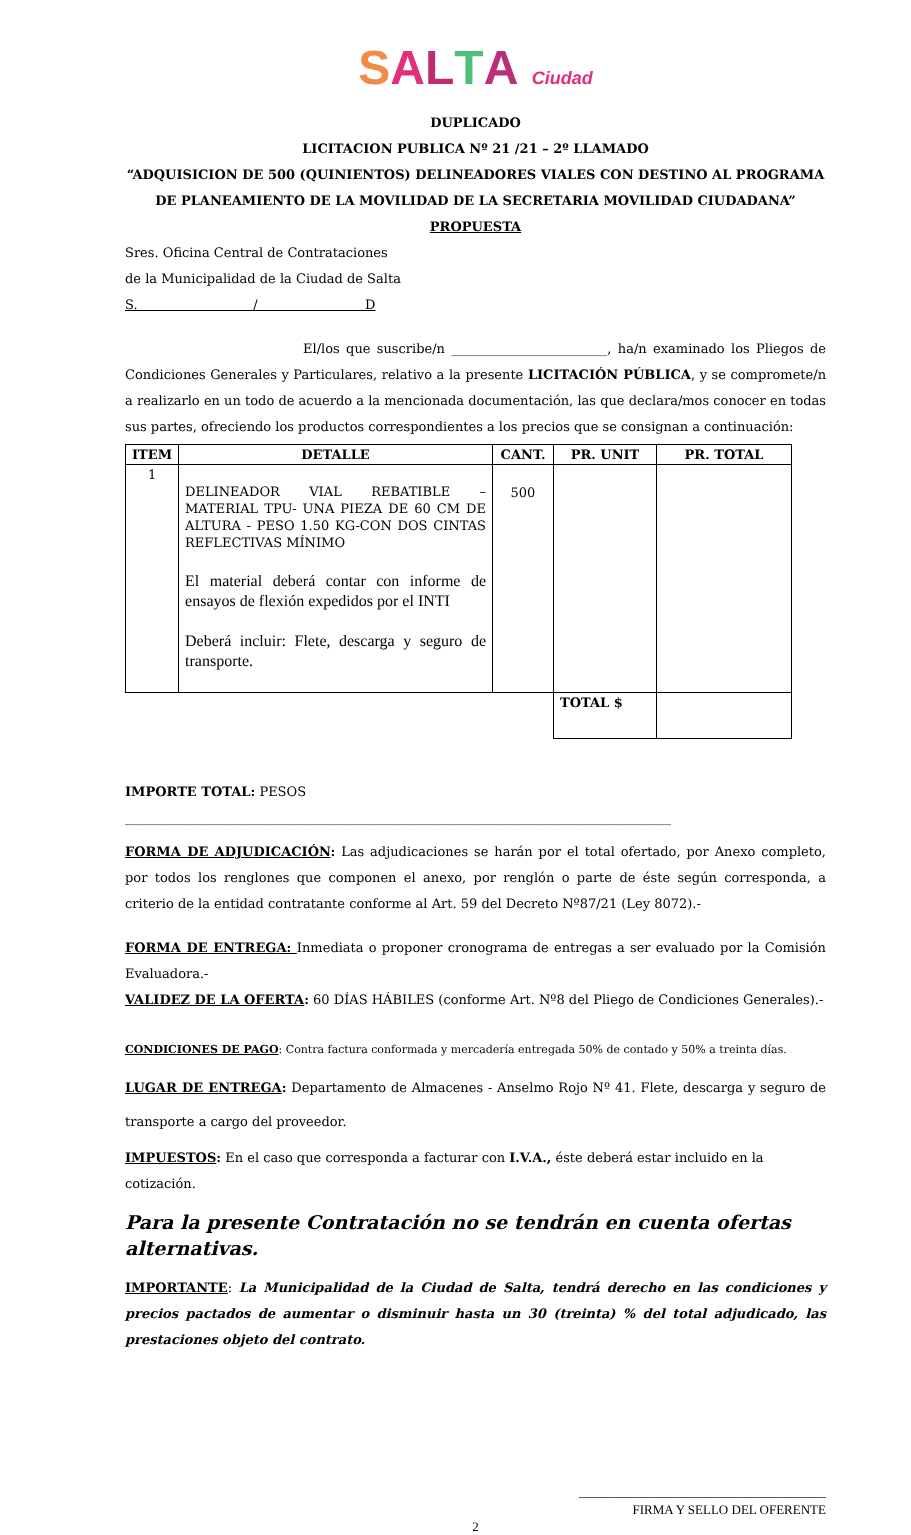SALTA Ciudad
DUPLICADO
LICITACION PUBLICA Nº 21 /21 – 2º LLAMADO
“ADQUISICION DE 500 (QUINIENTOS) DELINEADORES VIALES CON DESTINO AL PROGRAMA DE PLANEAMIENTO DE LA MOVILIDAD DE LA SECRETARIA MOVILIDAD CIUDADANA”
PROPUESTA
Sres. Oficina Central de Contrataciones
de la Municipalidad de la Ciudad de Salta
S. / D
El/los que suscribe/n ________________________, ha/n examinado los Pliegos de Condiciones Generales y Particulares, relativo a la presente LICITACIÓN PÚBLICA, y se compromete/n a realizarlo en un todo de acuerdo a la mencionada documentación, las que declara/mos conocer en todas sus partes, ofreciendo los productos correspondientes a los precios que se consignan a continuación:
| ITEM | DETALLE | CANT. | PR. UNIT | PR. TOTAL |
| --- | --- | --- | --- | --- |
| 1 | DELINEADOR VIAL REBATIBLE – MATERIAL TPU- UNA PIEZA DE 60 CM DE ALTURA - PESO 1.50 KG-CON DOS CINTAS REFLECTIVAS MÍNIMO El material deberá contar con informe de ensayos de flexión expedidos por el INTI Deberá incluir: Flete, descarga y seguro de transporte. | 500 | | |
| | | | TOTAL $ | |
IMPORTE TOTAL: PESOS ____________________________________________________________________________________
FORMA DE ADJUDICACIÓN: Las adjudicaciones se harán por el total ofertado, por Anexo completo, por todos los renglones que componen el anexo, por renglón o parte de éste según corresponda, a criterio de la entidad contratante conforme al Art. 59 del Decreto Nº87/21 (Ley 8072).-
FORMA DE ENTREGA: Inmediata o proponer cronograma de entregas a ser evaluado por la Comisión Evaluadora.-
VALIDEZ DE LA OFERTA: 60 DÍAS HÁBILES (conforme Art. Nº8 del Pliego de Condiciones Generales).-
CONDICIONES DE PAGO: Contra factura conformada y mercadería entregada 50% de contado y 50% a treinta días.
LUGAR DE ENTREGA: Departamento de Almacenes - Anselmo Rojo Nº 41. Flete, descarga y seguro de transporte a cargo del proveedor.
IMPUESTOS: En el caso que corresponda a facturar con I.V.A., éste deberá estar incluido en la cotización.
Para la presente Contratación no se tendrán en cuenta ofertas alternativas.
IMPORTANTE: La Municipalidad de la Ciudad de Salta, tendrá derecho en las condiciones y precios pactados de aumentar o disminuir hasta un 30 (treinta) % del total adjudicado, las prestaciones objeto del contrato.
______________________________________
FIRMA Y SELLO DEL OFERENTE
2